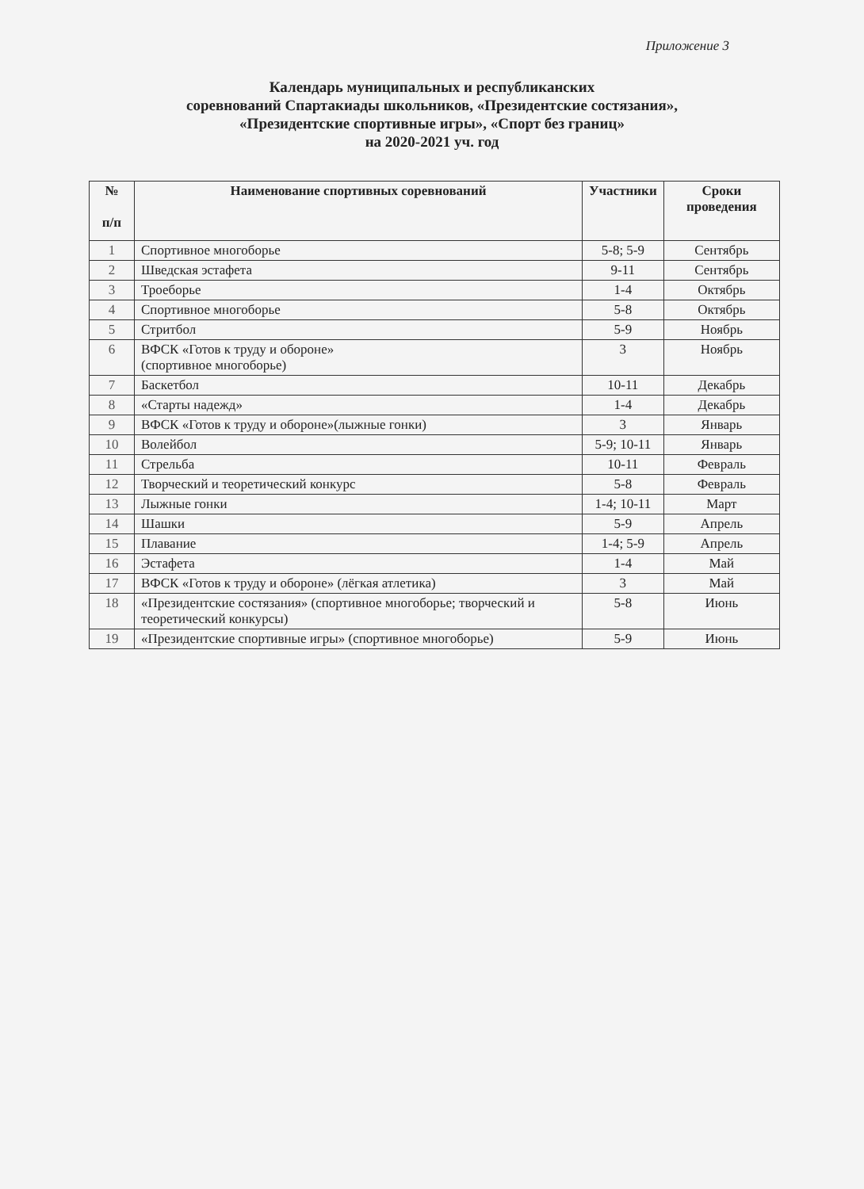Приложение 3
Календарь муниципальных и республиканских
соревнований Спартакиады школьников, «Президентские состязания»,
«Президентские спортивные игры», «Спорт без границ»
на 2020-2021 уч. год
| № п/п | Наименование спортивных соревнований | Участники | Сроки проведения |
| --- | --- | --- | --- |
| 1 | Спортивное многоборье | 5-8; 5-9 | Сентябрь |
| 2 | Шведская эстафета | 9-11 | Сентябрь |
| 3 | Троеборье | 1-4 | Октябрь |
| 4 | Спортивное многоборье | 5-8 | Октябрь |
| 5 | Стритбол | 5-9 | Ноябрь |
| 6 | ВФСК «Готов к труду и обороне» (спортивное многоборье) | 3 | Ноябрь |
| 7 | Баскетбол | 10-11 | Декабрь |
| 8 | «Старты надежд» | 1-4 | Декабрь |
| 9 | ВФСК «Готов к труду и обороне»(лыжные гонки) | 3 | Январь |
| 10 | Волейбол | 5-9; 10-11 | Январь |
| 11 | Стрельба | 10-11 | Февраль |
| 12 | Творческий и теоретический конкурс | 5-8 | Февраль |
| 13 | Лыжные гонки | 1-4; 10-11 | Март |
| 14 | Шашки | 5-9 | Апрель |
| 15 | Плавание | 1-4; 5-9 | Апрель |
| 16 | Эстафета | 1-4 | Май |
| 17 | ВФСК «Готов к труду и обороне» (лёгкая атлетика) | 3 | Май |
| 18 | «Президентские состязания» (спортивное многоборье; творческий и теоретический конкурсы) | 5-8 | Июнь |
| 19 | «Президентские спортивные игры» (спортивное многоборье) | 5-9 | Июнь |